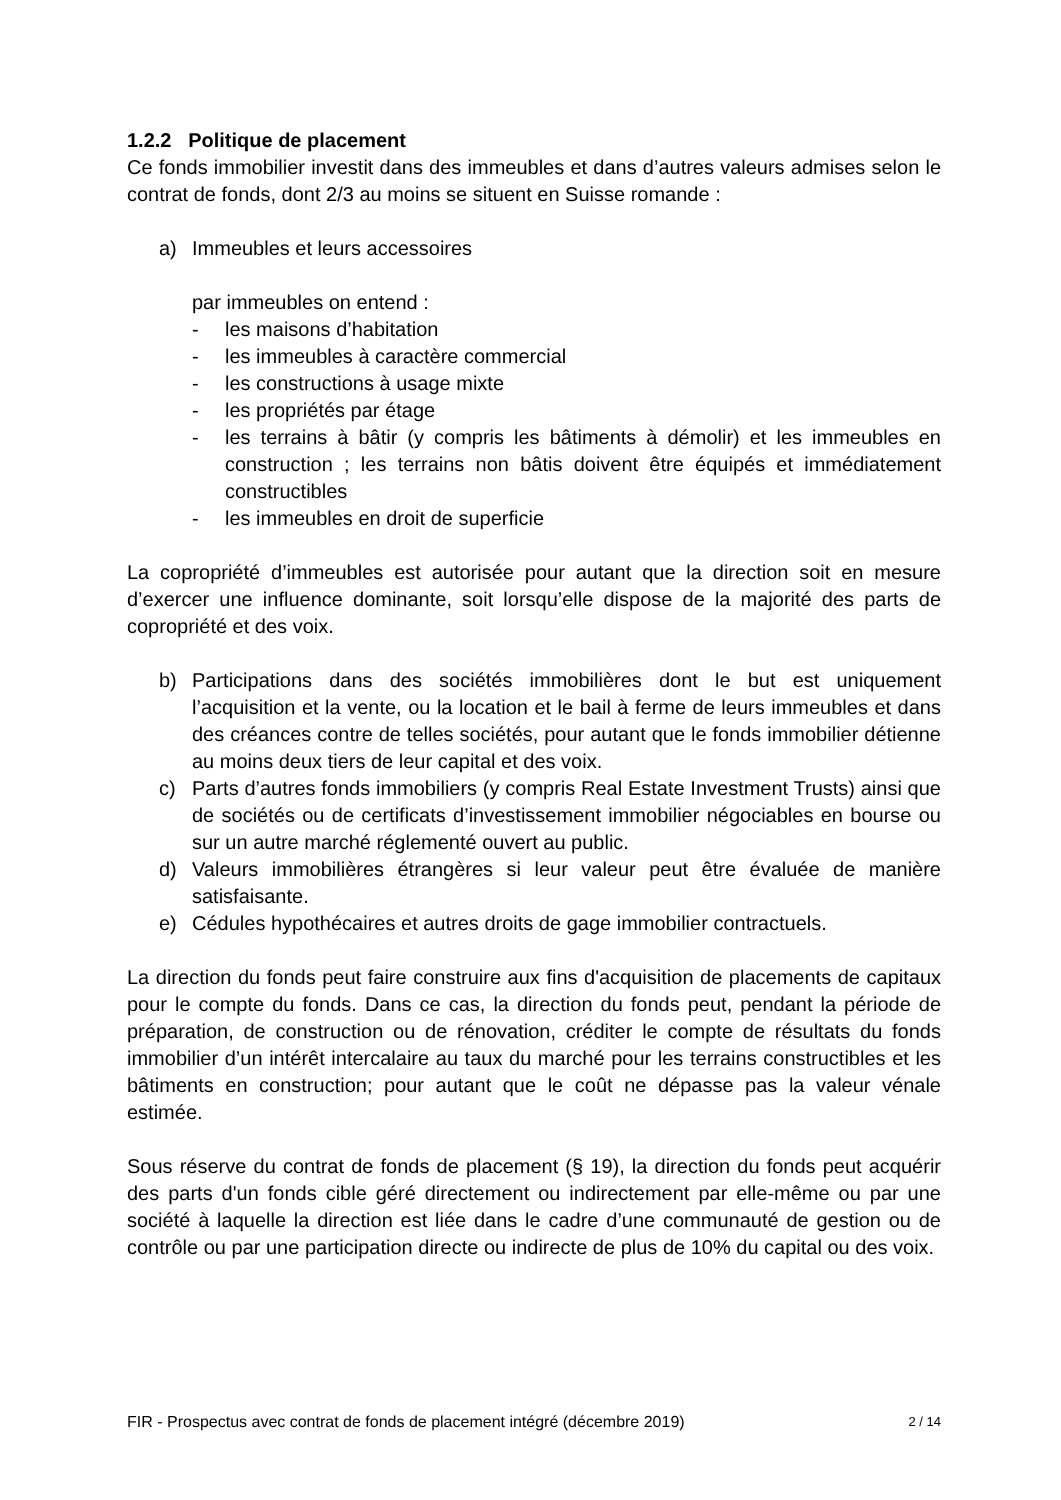1.2.2 Politique de placement
Ce fonds immobilier investit dans des immeubles et dans d’autres valeurs admises selon le contrat de fonds, dont 2/3 au moins se situent en Suisse romande :
a) Immeubles et leurs accessoires
par immeubles on entend :
- les maisons d’habitation
- les immeubles à caractère commercial
- les constructions à usage mixte
- les propriétés par étage
- les terrains à bâtir (y compris les bâtiments à démolir) et les immeubles en construction ; les terrains non bâtis doivent être équipés et immédiatement constructibles
- les immeubles en droit de superficie
La copropriété d’immeubles est autorisée pour autant que la direction soit en mesure d’exercer une influence dominante, soit lorsqu’elle dispose de la majorité des parts de copropriété et des voix.
b) Participations dans des sociétés immobilières dont le but est uniquement l’acquisition et la vente, ou la location et le bail à ferme de leurs immeubles et dans des créances contre de telles sociétés, pour autant que le fonds immobilier détienne au moins deux tiers de leur capital et des voix.
c) Parts d’autres fonds immobiliers (y compris Real Estate Investment Trusts) ainsi que de sociétés ou de certificats d’investissement immobilier négociables en bourse ou sur un autre marché réglementé ouvert au public.
d) Valeurs immobilières étrangères si leur valeur peut être évaluée de manière satisfaisante.
e) Cédules hypothécaires et autres droits de gage immobilier contractuels.
La direction du fonds peut faire construire aux fins d'acquisition de placements de capitaux pour le compte du fonds. Dans ce cas, la direction du fonds peut, pendant la période de préparation, de construction ou de rénovation, créditer le compte de résultats du fonds immobilier d’un intérêt intercalaire au taux du marché pour les terrains constructibles et les bâtiments en construction; pour autant que le coût ne dépasse pas la valeur vénale estimée.
Sous réserve du contrat de fonds de placement (§ 19), la direction du fonds peut acquérir des parts d'un fonds cible géré directement ou indirectement par elle-même ou par une société à laquelle la direction est liée dans le cadre d’une communauté de gestion ou de contrôle ou par une participation directe ou indirecte de plus de 10% du capital ou des voix.
FIR - Prospectus avec contrat de fonds de placement intégré (décembre 2019) 2 / 14